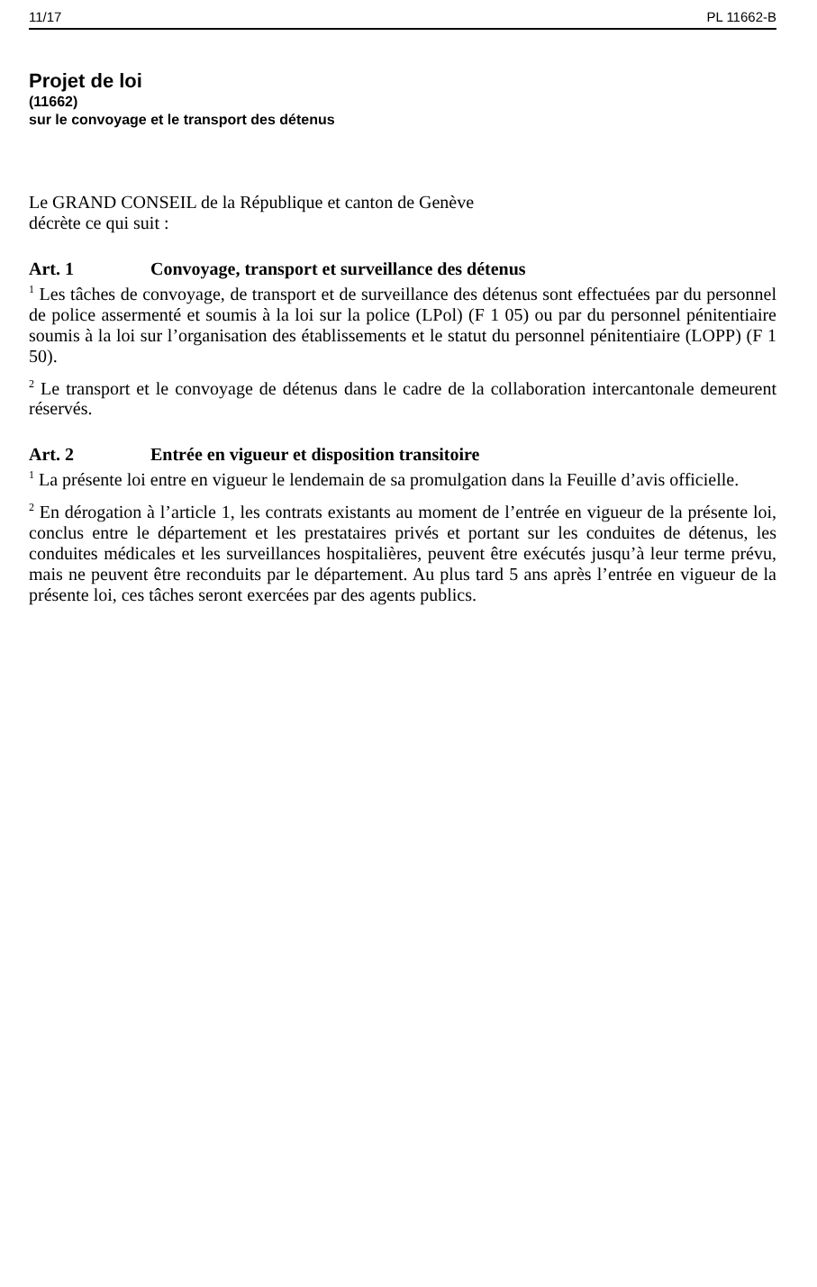11/17 PL 11662-B
Projet de loi
(11662)
sur le convoyage et le transport des détenus
Le GRAND CONSEIL de la République et canton de Genève
décrète ce qui suit :
Art. 1 Convoyage, transport et surveillance des détenus
<sup>1</sup> Les tâches de convoyage, de transport et de surveillance des détenus sont effectuées par du personnel de police assermenté et soumis à la loi sur la police (LPol) (F 1 05) ou par du personnel pénitentiaire soumis à la loi sur l’organisation des établissements et le statut du personnel pénitentiaire (LOPP) (F 1 50).
<sup>2</sup> Le transport et le convoyage de détenus dans le cadre de la collaboration intercantonale demeurent réservés.
Art. 2 Entrée en vigueur et disposition transitoire
<sup>1</sup> La présente loi entre en vigueur le lendemain de sa promulgation dans la Feuille d’avis officielle.
<sup>2</sup> En dérogation à l’article 1, les contrats existants au moment de l’entrée en vigueur de la présente loi, conclus entre le département et les prestataires privés et portant sur les conduites de détenus, les conduites médicales et les surveillances hospitalières, peuvent être exécutés jusqu’à leur terme prévu, mais ne peuvent être reconduits par le département. Au plus tard 5 ans après l’entrée en vigueur de la présente loi, ces tâches seront exercées par des agents publics.